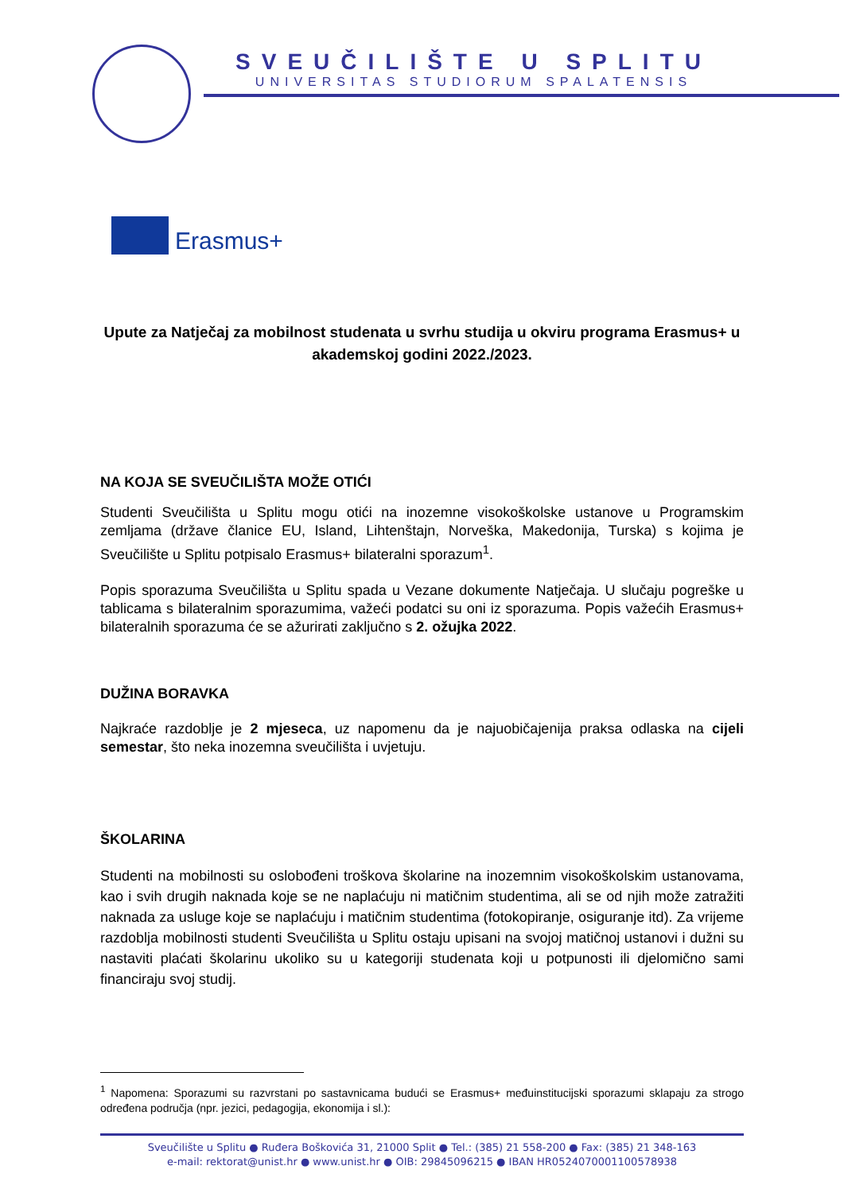SVEUČILIŠTE U SPLITU
UNIVERSITAS STUDIORUM SPALATENSIS
Erasmus+
Upute za Natječaj za mobilnost studenata u svrhu studija u okviru programa Erasmus+ u akademskoj godini 2022./2023.
NA KOJA SE SVEUČILIŠTA MOŽE OTIĆI
Studenti Sveučilišta u Splitu mogu otići na inozemne visokoškolske ustanove u Programskim zemljama (države članice EU, Island, Lihtenštajn, Norveška, Makedonija, Turska) s kojima je Sveučilište u Splitu potpisalo Erasmus+ bilateralni sporazum<sup>1</sup>.
Popis sporazuma Sveučilišta u Splitu spada u Vezane dokumente Natječaja. U slučaju pogreške u tablicama s bilateralnim sporazumima, važeći podatci su oni iz sporazuma. Popis važećih Erasmus+ bilateralnih sporazuma će se ažurirati zaključno s 2. ožujka 2022.
DUŽINA BORAVKA
Najkraće razdoblje je 2 mjeseca, uz napomenu da je najuobičajenija praksa odlaska na cijeli semestar, što neka inozemna sveučilišta i uvjetuju.
ŠKOLARINA
Studenti na mobilnosti su oslobođeni troškova školarine na inozemnim visokoškolskim ustanovama, kao i svih drugih naknada koje se ne naplaćuju ni matičnim studentima, ali se od njih može zatražiti naknada za usluge koje se naplaćuju i matičnim studentima (fotokopiranje, osiguranje itd). Za vrijeme razdoblja mobilnosti studenti Sveučilišta u Splitu ostaju upisani na svojoj matičnoj ustanovi i dužni su nastaviti plaćati školarinu ukoliko su u kategoriji studenata koji u potpunosti ili djelomično sami financiraju svoj studij.
<sup>1</sup> Napomena: Sporazumi su razvrstani po sastavnicama budući se Erasmus+ međuinstitucijski sporazumi sklapaju za strogo određena područja (npr. jezici, pedagogija, ekonomija i sl.):
Sveučilište u Splitu ● Ruđera Boškovića 31, 21000 Split ● Tel.: (385) 21 558-200 ● Fax: (385) 21 348-163
e-mail: rektorat@unist.hr ● www.unist.hr ● OIB: 29845096215 ● IBAN HR0524070001100578938